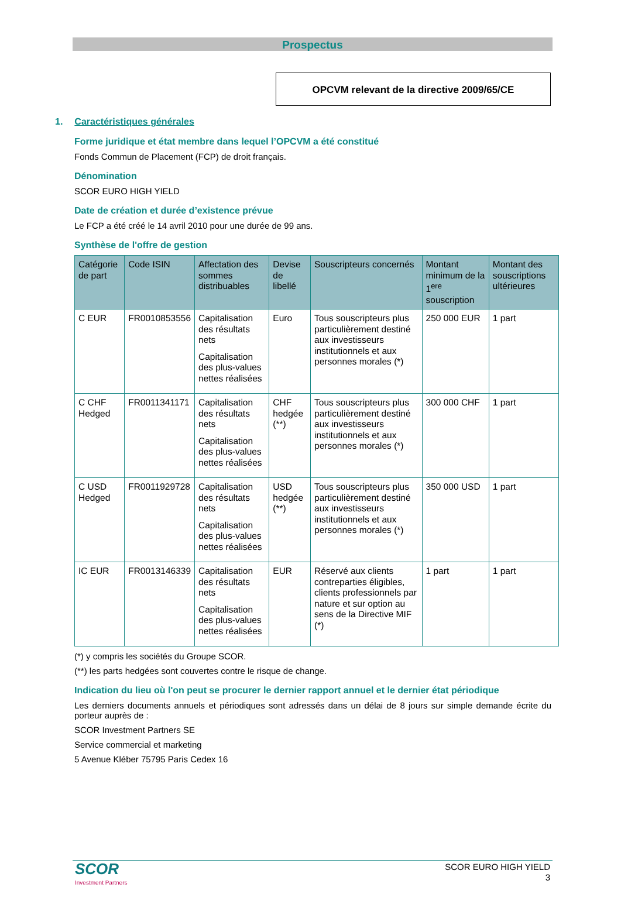Prospectus
OPCVM relevant de la directive 2009/65/CE
1. Caractéristiques générales
Forme juridique et état membre dans lequel l’OPCVM a été constitué
Fonds Commun de Placement (FCP) de droit français.
Dénomination
SCOR EURO HIGH YIELD
Date de création et durée d’existence prévue
Le FCP a été créé le 14 avril 2010 pour une durée de 99 ans.
Synthèse de l'offre de gestion
| Catégorie de part | Code ISIN | Affectation des sommes distribuables | Devise de libellé | Souscripteurs concernés | Montant minimum de la 1<sup>ere</sup> souscription | Montant des souscriptions ultérieures |
| --- | --- | --- | --- | --- | --- | --- |
| C EUR | FR0010853556 | Capitalisation des résultats nets Capitalisation des plus-values nettes réalisées | Euro | Tous souscripteurs plus particulièrement destiné aux investisseurs institutionnels et aux personnes morales (*) | 250 000 EUR | 1 part |
| C CHF Hedged | FR0011341171 | Capitalisation des résultats nets Capitalisation des plus-values nettes réalisées | CHF hedgée (**) | Tous souscripteurs plus particulièrement destiné aux investisseurs institutionnels et aux personnes morales (*) | 300 000 CHF | 1 part |
| C USD Hedged | FR0011929728 | Capitalisation des résultats nets Capitalisation des plus-values nettes réalisées | USD hedgée (**) | Tous souscripteurs plus particulièrement destiné aux investisseurs institutionnels et aux personnes morales (*) | 350 000 USD | 1 part |
| IC EUR | FR0013146339 | Capitalisation des résultats nets Capitalisation des plus-values nettes réalisées | EUR | Réservé aux clients contreparties éligibles, clients professionnels par nature et sur option au sens de la Directive MIF (*) | 1 part | 1 part |
(*) y compris les sociétés du Groupe SCOR.
(**) les parts hedgées sont couvertes contre le risque de change.
Indication du lieu où l'on peut se procurer le dernier rapport annuel et le dernier état périodique
Les derniers documents annuels et périodiques sont adressés dans un délai de 8 jours sur simple demande écrite du porteur auprès de :
SCOR Investment Partners SE
Service commercial et marketing
5 Avenue Kléber 75795 Paris Cedex 16
SCOR
Investment Partners
SCOR EURO HIGH YIELD
3